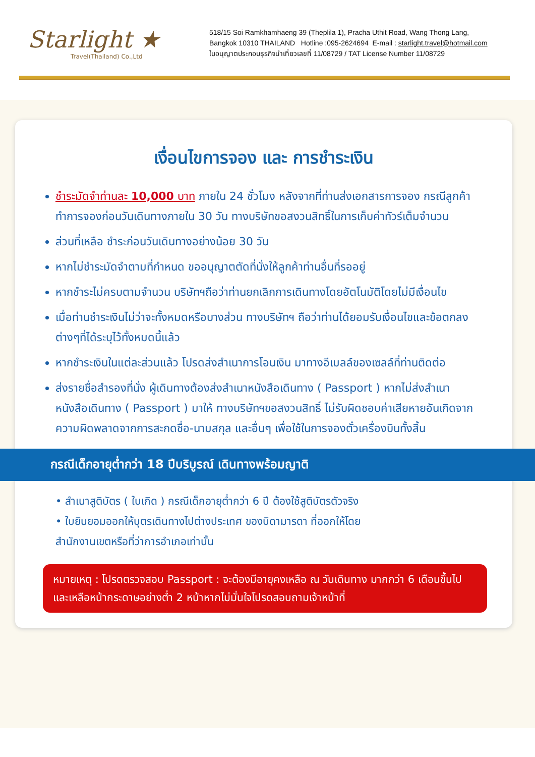Starlight ★
Travel(Thailand) Co.,Ltd
518/15 Soi Ramkhamhaeng 39 (Theplila 1), Pracha Uthit Road, Wang Thong Lang,
Bangkok 10310 THAILAND Hotline :095-2624694 E-mail : starlight.travel@hotmail.com
ใบอนุญาตประกอบธุรกิจนำเที่ยวเลขที่ 11/08729 / TAT License Number 11/08729
เงื่อนไขการจอง และ การชำระเงิน
ชำระมัดจำท่านละ 10,000 บาท ภายใน 24 ชั่วโมง หลังจากที่ท่านส่งเอกสารการจอง กรณีลูกค้าทำการจองก่อนวันเดินทางภายใน 30 วัน ทางบริษัทขอสงวนสิทธิ์ในการเก็บค่าทัวร์เต็มจำนวน
ส่วนที่เหลือ ชำระก่อนวันเดินทางอย่างน้อย 30 วัน
หากไม่ชำระมัดจำตามที่กำหนด ขออนุญาตตัดที่นั่งให้ลูกค้าท่านอื่นที่รออยู่
หากชำระไม่ครบตามจำนวน บริษัทฯถือว่าท่านยกเลิกการเดินทางโดยอัตโนมัติโดยไม่มีเงื่อนไข
เมื่อท่านชำระเงินไม่ว่าจะทั้งหมดหรือบางส่วน ทางบริษัทฯ ถือว่าท่านได้ยอมรับเงื่อนไขและข้อตกลงต่างๆที่ได้ระบุไว้ทั้งหมดนี้แล้ว
หากชำระเงินในแต่ละส่วนแล้ว โปรดส่งสำเนาการโอนเงิน มาทางอีเมลล์ของเซลล์ที่ท่านติดต่อ
ส่งรายชื่อสำรองที่นั่ง ผู้เดินทางต้องส่งสำเนาหนังสือเดินทาง ( Passport ) หากไม่ส่งสำเนาหนังสือเดินทาง ( Passport ) มาให้ ทางบริษัทฯขอสงวนสิทธิ์ ไม่รับผิดชอบค่าเสียหายอันเกิดจากความผิดพลาดจากการสะกดชื่อ-นามสกุล และอื่นๆ เพื่อใช้ในการจองตั๋วเครื่องบินทั้งสิ้น
กรณีเด็กอายุต่ำกว่า 18 ปีบริบูรณ์ เดินทางพร้อมญาติ
• สำเนาสูติบัตร ( ใบเกิด ) กรณีเด็กอายุต่ำกว่า 6 ปี ต้องใช้สูติบัตรตัวจริง
• ใบยินยอมออกให้บุตรเดินทางไปต่างประเทศ ของบิดามารดา ที่ออกให้โดย
สำนักงานเขตหรือที่ว่าการอำเภอเท่านั้น
หมายเหตุ : โปรดตรวจสอบ Passport : จะต้องมีอายุคงเหลือ ณ วันเดินทาง มากกว่า 6 เดือนขึ้นไป และเหลือหน้ากระดาษอย่างต่ำ 2 หน้าหากไม่มั่นใจโปรดสอบถามเจ้าหน้าที่